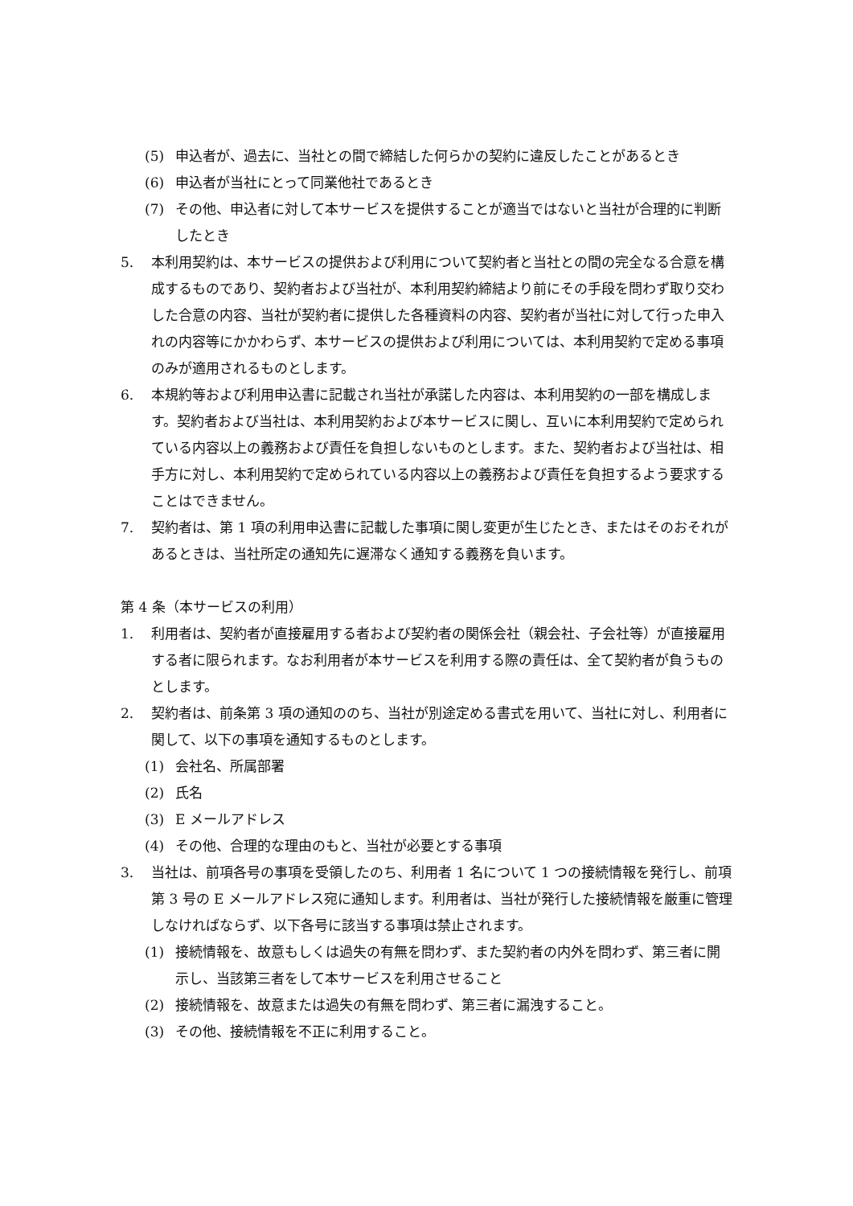(5) 申込者が、過去に、当社との間で締結した何らかの契約に違反したことがあるとき
(6) 申込者が当社にとって同業他社であるとき
(7) その他、申込者に対して本サービスを提供することが適当ではないと当社が合理的に判断したとき
5. 本利用契約は、本サービスの提供および利用について契約者と当社との間の完全なる合意を構成するものであり、契約者および当社が、本利用契約締結より前にその手段を問わず取り交わした合意の内容、当社が契約者に提供した各種資料の内容、契約者が当社に対して行った申入れの内容等にかかわらず、本サービスの提供および利用については、本利用契約で定める事項のみが適用されるものとします。
6. 本規約等および利用申込書に記載され当社が承諾した内容は、本利用契約の一部を構成します。契約者および当社は、本利用契約および本サービスに関し、互いに本利用契約で定められている内容以上の義務および責任を負担しないものとします。また、契約者および当社は、相手方に対し、本利用契約で定められている内容以上の義務および責任を負担するよう要求することはできません。
7. 契約者は、第 1 項の利用申込書に記載した事項に関し変更が生じたとき、またはそのおそれがあるときは、当社所定の通知先に遅滞なく通知する義務を負います。
第 4 条（本サービスの利用）
1. 利用者は、契約者が直接雇用する者および契約者の関係会社（親会社、子会社等）が直接雇用する者に限られます。なお利用者が本サービスを利用する際の責任は、全て契約者が負うものとします。
2. 契約者は、前条第 3 項の通知ののち、当社が別途定める書式を用いて、当社に対し、利用者に関して、以下の事項を通知するものとします。
(1) 会社名、所属部署
(2) 氏名
(3) E メールアドレス
(4) その他、合理的な理由のもと、当社が必要とする事項
3. 当社は、前項各号の事項を受領したのち、利用者 1 名について 1 つの接続情報を発行し、前項第 3 号の E メールアドレス宛に通知します。利用者は、当社が発行した接続情報を厳重に管理しなければならず、以下各号に該当する事項は禁止されます。
(1) 接続情報を、故意もしくは過失の有無を問わず、また契約者の内外を問わず、第三者に開示し、当該第三者をして本サービスを利用させること
(2) 接続情報を、故意または過失の有無を問わず、第三者に漏洩すること。
(3) その他、接続情報を不正に利用すること。